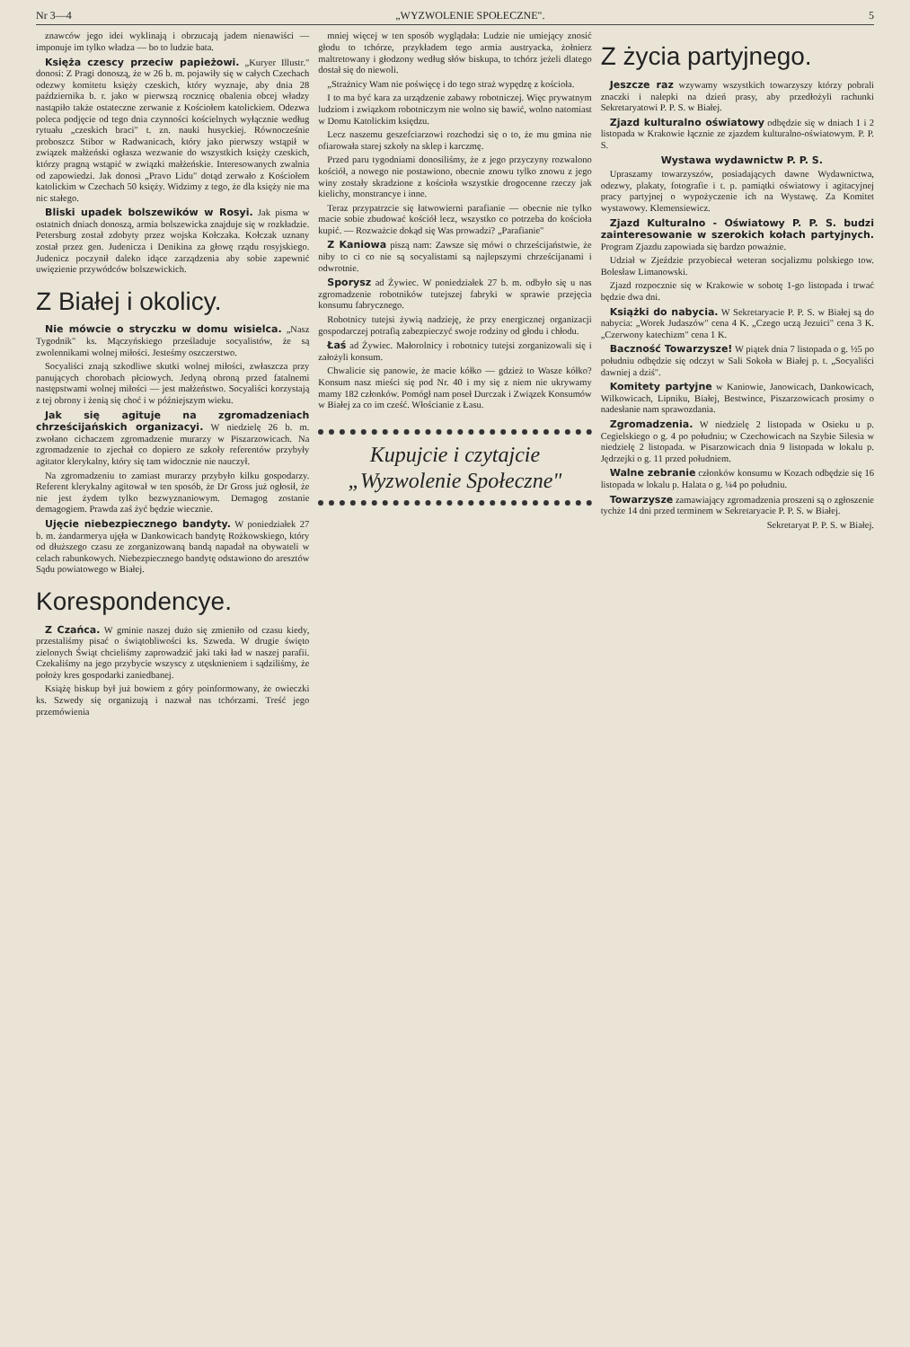Nr 3—4 „WYZWOLENIE SPOŁECZNE". 5
znawców jego idei wyklinają i obrzucają jadem nienawiści — imponuje im tylko władza — bo to ludzie bata.
Księża czescy przeciw papieżowi. „Kuryer Illustr." donosi: Z Pragi donoszą, że w 26 b. m. pojawiły się w całych Czechach odezwy komitetu księży czeskich, który wyznaje, aby dnia 28 października b. r. jako w pierwszą rocznicę obalenia obcej władzy nastąpiło także ostateczne zerwanie z Kościołem katolickiem. Odezwa poleca podjęcie od tego dnia czynności kościelnych wyłącznie według rytuału „czeskich braci" t. zn. nauki husyckiej. Równocześnie proboszcz Stibor w Radwanicach, który jako pierwszy wstąpił w związek małżeński ogłasza wezwanie do wszystkich księży czeskich, którzy pragną wstąpić w związki małżeńskie. Interesowanych zwalnia od zapowiedzi. Jak donosi „Pravo Lidu" dotąd zerwało z Kościołem katolickim w Czechach 50 księży. Widzimy z tego, że dla księży nie ma nic stałego.
Bliski upadek bolszewików w Rosyi. Jak pisma w ostatnich dniach donoszą, armia bolszewicka znajduje się w rozkładzie. Petersburg został zdobyty przez wojska Kołczaka. Kołczak uznany został przez gen. Judenicza i Denikina za głowę rządu rosyjskiego. Judenicz poczynił daleko idące zarządzenia aby sobie zapewnić uwięzienie przywódców bolszewickich.
Z Białej i okolicy.
Nie mówcie o stryczku w domu wisielca. „Nasz Tygodnik" ks. Mączyńskiego prześladuje socyalistów, że są zwolennikami wolnej miłości. Jesteśmy oszczerstwo.
Socyaliści znają szkodliwe skutki wolnej miłości, zwłaszcza przy panujących chorobach płciowych. Jedyną obroną przed fatalnemi następstwami wolnej miłości — jest małżeństwo. Socyaliści korzystają z tej obrony i żenią się choć i w późniejszym wieku.
Jak się agituje na zgromadzeniach chrześcijańskich organizacyi. W niedzielę 26 b. m. zwołano cichaczem zgromadzenie murarzy w Piszarzowicach. Na zgromadzenie to zjechał co dopiero ze szkoły referentów przybyły agitator klerykalny, który się tam widocznie nie nauczył.
Na zgromadzeniu to zamiast murarzy przybyło kilku gospodarzy. Referent klerykalny agitował w ten sposób, że Dr Gross już ogłosił, że nie jest żydem tylko bezwyznaniowym. Demagog zostanie demagogiem. Prawda zaś żyć będzie wiecznie.
Ujęcie niebezpiecznego bandyty. W poniedziałek 27 b. m. żandarmerya ujęła w Dankowicach bandytę Rożkowskiego, który od dłuższego czasu ze zorganizowaną bandą napadał na obywateli w celach rabunkowych. Niebezpiecznego bandytę odstawiono do aresztów Sądu powiatowego w Białej.
Korespondencye.
Z Czańca. W gminie naszej dużo się zmieniło od czasu kiedy, przestaliśmy pisać o świątobliwości ks. Szweda. W drugie święto zielonych Świąt chcieliśmy zaprowadzić jaki taki ład w naszej parafii. Czekaliśmy na jego przybycie wszyscy z utęsknieniem i sądziliśmy, że położy kres gospodarki zaniedbanej.
Książę biskup był już bowiem z góry poinformowany, że owieczki ks. Szwedy się organizują i nazwał nas tchórzami. Treść jego przemówienia
mniej więcej w ten sposób wyglądała: Ludzie nie umiejący znosić głodu to tchórze, przykładem tego armia austryacka, żołnierz maltretowany i głodzony według słów biskupa, to tchórz jeżeli dlatego dostał się do niewoli.
„Strażnicy Wam nie poświęcę i do tego straż wypędzę z kościoła.
I to ma być kara za urządzenie zabawy robotniczej. Więc prywatnym ludziom i związkom robotniczym nie wolno się bawić, wolno natomiast w Domu Katolickim księdzu.
Lecz naszemu geszefciarzowi rozchodzi się o to, że mu gmina nie ofiarowała starej szkoły na sklep i karczmę.
Przed paru tygodniami donosiliśmy, że z jego przyczyny rozwalono kościół, a nowego nie postawiono, obecnie znowu tylko znowu z jego winy zostały skradzione z kościoła wszystkie drogocenne rzeczy jak kielichy, monstrancye i inne.
Teraz przypatrzcie się łatwowierni parafianie — obecnie nie tylko macie sobie zbudować kościół lecz, wszystko co potrzeba do kościoła kupić. — Rozważcie dokąd się Was prowadzi? „Parafianie"
Z Kaniowa piszą nam: Zawsze się mówi o chrześcijaństwie, że niby to ci co nie są socyalistami są najlepszymi chrześcijanami i odwrotnie.
Sporysz ad Żywiec. W poniedziałek 27 b. m. odbyło się u nas zgromadzenie robotników tutejszej fabryki w sprawie przejęcia konsumu fabrycznego.
Robotnicy tutejsi żywią nadzieję, że przy energicznej organizacji gospodarczej potrafią zabezpieczyć swoje rodziny od głodu i chłodu.
Łaś ad Żywiec. Małorolnicy i robotnicy tutejsi zorganizowali się i założyli konsum.
Chwalicie się panowie, że macie kółko — gdzież to Wasze kółko? Konsum nasz mieści się pod Nr. 40 i my się z niem nie ukrywamy mamy 182 członków. Pomógł nam poseł Durczak i Związek Konsumów w Białej za co im cześć. Włościanie z Łasu.
Kupujcie i czytajcie
„Wyzwolenie Społeczne"
Z życia partyjnego.
Jeszcze raz wzywamy wszystkich towarzyszy którzy pobrali znaczki i nalepki na dzień prasy, aby przedłożyli rachunki Sekretaryatowi P. P. S. w Białej.
Zjazd kulturalno oświatowy odbędzie się w dniach 1 i 2 listopada w Krakowie łącznie ze zjazdem kulturalno-oświatowym. P. P. S.
Wystawa wydawnictw P. P. S.
Upraszamy towarzyszów, posiadających dawne Wydawnictwa, odezwy, plakaty, fotografie i t. p. pamiątki oświatowy i agitacyjnej pracy partyjnej o wypożyczenie ich na Wystawę. Za Komitet wystawowy. Klemensiewicz.
Zjazd Kulturalno - Oświatowy P. P. S. budzi zainteresowanie w szerokich kołach partyjnych. Program Zjazdu zapowiada się bardzo poważnie.
Udział w Zjeździe przyobiecał weteran socjalizmu polskiego tow. Bolesław Limanowski.
Zjazd rozpocznie się w Krakowie w sobotę 1-go listopada i trwać będzie dwa dni.
Książki do nabycia. W Sekretaryacie P. P. S. w Białej są do nabycia: „Worek Judaszów" cena 4 K. „Czego uczą Jezuici" cena 3 K. „Czerwony katechizm" cena 1 K.
Baczność Towarzysze! W piątek dnia 7 listopada o g. ½5 po południu odbędzie się odczyt w Sali Sokoła w Białej p. t. „Socyaliści dawniej a dziś".
Komitety partyjne w Kaniowie, Janowicach, Dankowicach, Wilkowicach, Lipniku, Białej, Bestwince, Piszarzowicach prosimy o nadesłanie nam sprawozdania.
Zgromadzenia. W niedzielę 2 listopada w Osieku u p. Cegielskiego o g. 4 po południu; w Czechowicach na Szybie Silesia w niedzielę 2 listopada. w Pisarzowicach dnia 9 listopada w lokalu p. Jędrzejki o g. 11 przed południem.
Walne zebranie członków konsumu w Kozach odbędzie się 16 listopada w lokalu p. Halata o g. ¼4 po południu.
Towarzysze zamawiający zgromadzenia proszeni są o zgłoszenie tychże 14 dni przed terminem w Sekretaryacie P. P. S. w Białej.
Sekretaryat P. P. S. w Białej.